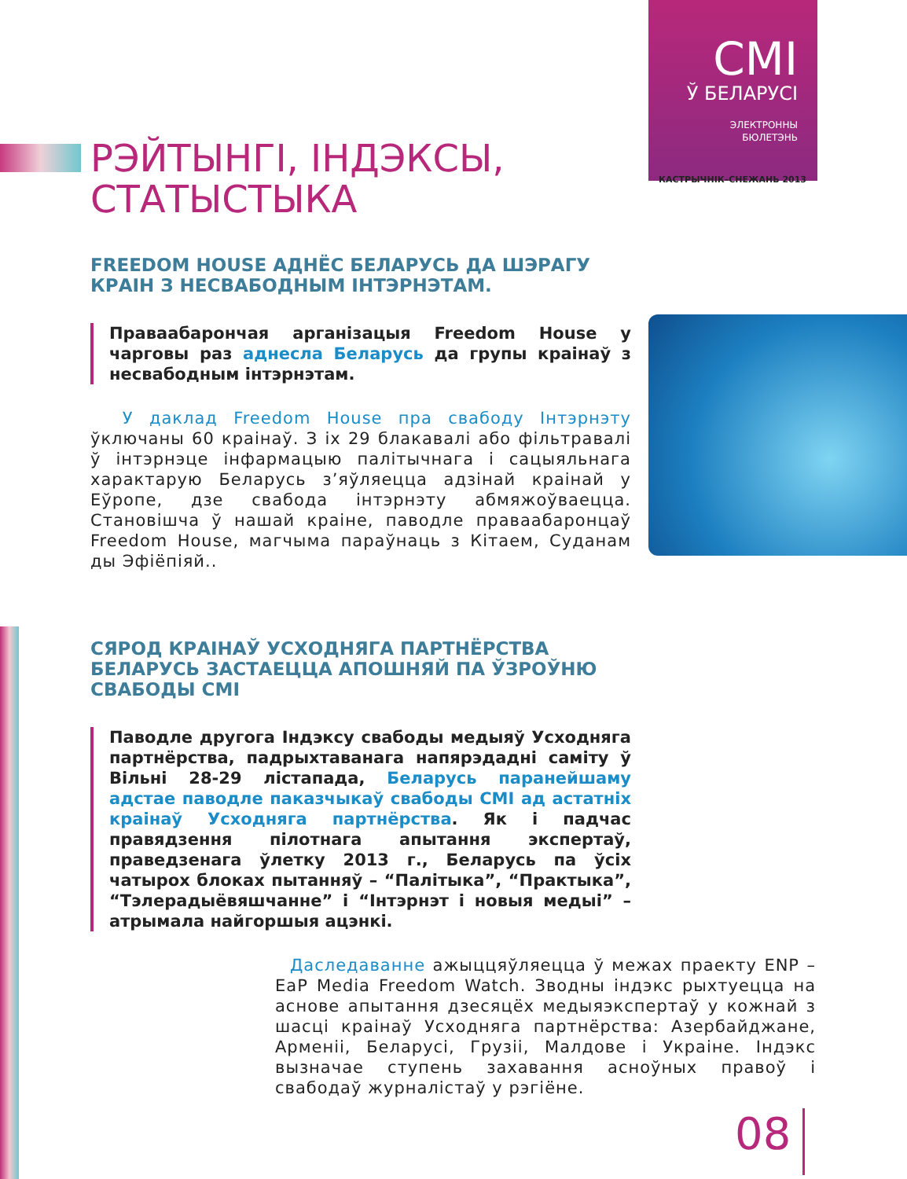CMI
Ў БЕЛАРУСІ
ЭЛЕКТРОННЫ
БЮЛЕТЭНЬ
КАСТРЫЧНІК–СНЕЖАНЬ 2013
РЭЙТЫНГІ, ІНДЭКСЫ, СТАТЫСТЫКА
FREEDOM HOUSE АДНЁС БЕЛАРУСЬ ДА ШЭРАГУ КРАІН З НЕСВАБОДНЫМ ІНТЭРНЭТАМ.
Праваабарончая арганізацыя Freedom House у чарговы раз аднесла Беларусь да групы краінаў з несвабодным інтэрнэтам.
У даклад Freedom House пра свабоду Інтэрнэту ўключаны 60 краінаў. З іх 29 блакавалі або фільтравалі ў інтэрнэце інфармацыю палітычнага і сацыяльнага характарую Беларусь з’яўляецца адзінай краінай у Еўропе, дзе свабода інтэрнэту абмяжоўваецца. Становішча ў нашай краіне, паводле праваабаронцаў Freedom House, магчыма параўнаць з Кітаем, Суданам ды Эфіёпіяй..
СЯРОД КРАІНАЎ УСХОДНЯГА ПАРТНЁРСТВА БЕЛАРУСЬ ЗАСТАЕЦЦА АПОШНЯЙ ПА ЎЗРОЎНЮ СВАБОДЫ СМІ
Паводле другога Індэксу свабоды медыяў Усходняга партнёрства, падрыхтаванага напярэдадні саміту ў Вільні 28-29 лістапада, Беларусь параней­шаму адстае паводле паказчыкаў свабоды СМІ ад астатніх краінаў Усходняга партнёрства. Як і падчас правядзення пілотнага апытання экспертаў, праведзенага ўлетку 2013 г., Беларусь па ўсіх чатырох блоках пытанняў – “Палітыка”, “Практыка”, “Тэлерадыёвяшчанне” і “Інтэрнэт і новыя медыі” – атрымала найгоршыя ацэнкі.
Даследаванне ажыццяўляецца ў межах праекту ENP – EaP Media Freedom Watch. Зводны індэкс рыхтуецца на аснове апытання дзесяцёх медыяэкспертаў у кожнай з шасці краінаў Усходняга партнёрства: Азербайджане, Арменіі, Беларусі, Грузіі, Малдове і Украіне. Індэкс вызначае ступень захавання асноўных правоў і свабодаў журналістаў у рэгіёне.
08